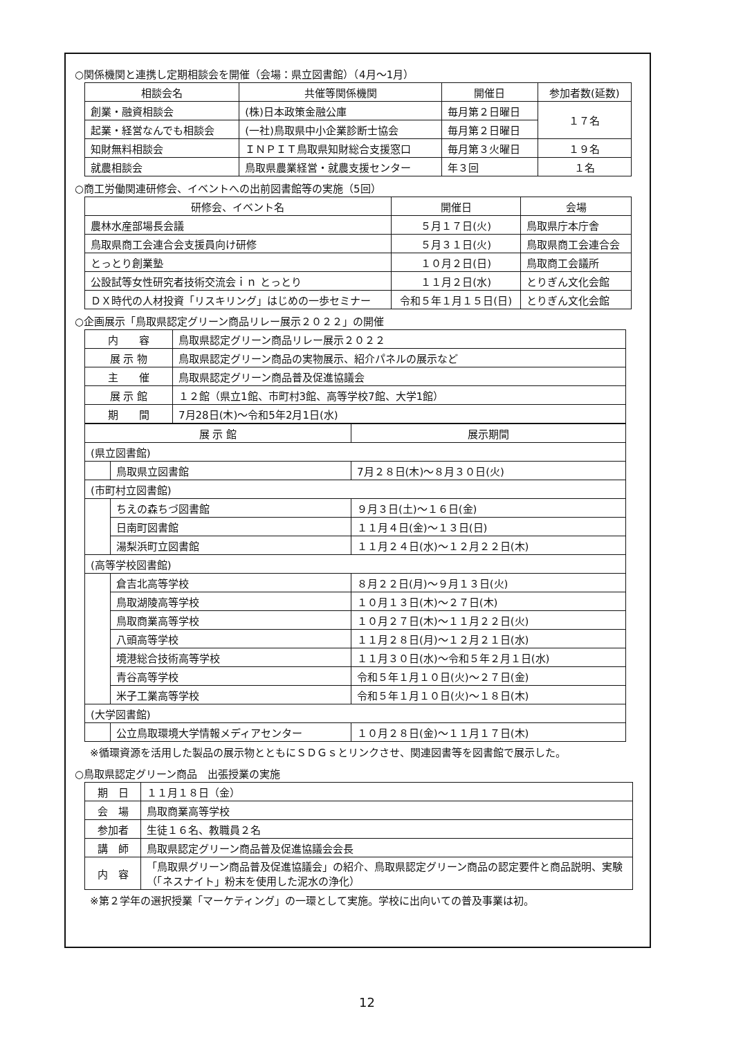○関係機関と連携し定期相談会を開催（会場：県立図書館）（4月～1月）
| 相談会名 | 共催等関係機関 | 開催日 | 参加者数(延数) |
| --- | --- | --- | --- |
| 創業・融資相談会 | (株)日本政策金融公庫 | 毎月第２日曜日 | １７名 |
| 起業・経営なんでも相談会 | (一社)鳥取県中小企業診断士協会 | 毎月第２日曜日 | |
| 知財無料相談会 | ＩＮＰＩＴ鳥取県知財総合支援窓口 | 毎月第３火曜日 | １９名 |
| 就農相談会 | 鳥取県農業経営・就農支援センター | 年３回 | １名 |
○商工労働関連研修会、イベントへの出前図書館等の実施（5回）
| 研修会、イベント名 | 開催日 | 会場 |
| --- | --- | --- |
| 農林水産部場長会議 | ５月１７日(火) | 鳥取県庁本庁舎 |
| 鳥取県商工会連合会支援員向け研修 | ５月３１日(火) | 鳥取県商工会連合会 |
| とっとり創業塾 | １０月２日(日) | 鳥取商工会議所 |
| 公設試等女性研究者技術交流会ｉｎ とっとり | １１月２日(水) | とりぎん文化会館 |
| ＤＸ時代の人材投資「リスキリング」はじめの一歩セミナー | 令和５年１月１５日(日) | とりぎん文化会館 |
○企画展示「鳥取県認定グリーン商品リレー展示２０２２」の開催
| 内 容 | 鳥取県認定グリーン商品リレー展示２０２２ |
| 展 示 物 | 鳥取県認定グリーン商品の実物展示、紹介パネルの展示など |
| 主 催 | 鳥取県認定グリーン商品普及促進協議会 |
| 展 示 館 | １２館（県立1館、市町村3館、高等学校7館、大学1館） |
| 期 間 | 7月28日(木)～令和5年2月1日(水) |
| 展 示 館 | | 展示期間 |
| --- | --- | --- |
| (県立図書館) | | |
| | 鳥取県立図書館 | 7月２８日(木)～８月３０日(火) |
| (市町村立図書館) | | |
| | ちえの森ちづ図書館 | ９月３日(土)～１６日(金) |
| | 日南町図書館 | １１月４日(金)～１３日(日) |
| | 湯梨浜町立図書館 | １１月２４日(水)～１２月２２日(木) |
| (高等学校図書館) | | |
| | 倉吉北高等学校 | ８月２２日(月)～９月１３日(火) |
| | 鳥取湖陵高等学校 | １０月１３日(木)～２７日(木) |
| | 鳥取商業高等学校 | １０月２７日(木)～１１月２２日(火) |
| | 八頭高等学校 | １１月２８日(月)～１２月２１日(水) |
| | 境港総合技術高等学校 | １１月３０日(水)～令和５年２月１日(水) |
| | 青谷高等学校 | 令和５年１月１０日(火)～２７日(金) |
| | 米子工業高等学校 | 令和５年１月１０日(火)～１８日(木) |
| (大学図書館) | | |
| | 公立鳥取環境大学情報メディアセンター | １０月２８日(金)～１１月１７日(木) |
※循環資源を活用した製品の展示物とともにＳＤＧｓとリンクさせ、関連図書等を図書館で展示した。
○鳥取県認定グリーン商品　出張授業の実施
| 期 日 | １１月１８日（金） |
| 会 場 | 鳥取商業高等学校 |
| 参加者 | 生徒１６名、教職員２名 |
| 講 師 | 鳥取県認定グリーン商品普及促進協議会会長 |
| 内 容 | 「鳥取県グリーン商品普及促進協議会」の紹介、鳥取県認定グリーン商品の認定要件と商品説明、実験（「ネスナイト」粉末を使用した泥水の浄化） |
※第２学年の選択授業「マーケティング」の一環として実施。学校に出向いての普及事業は初。
12